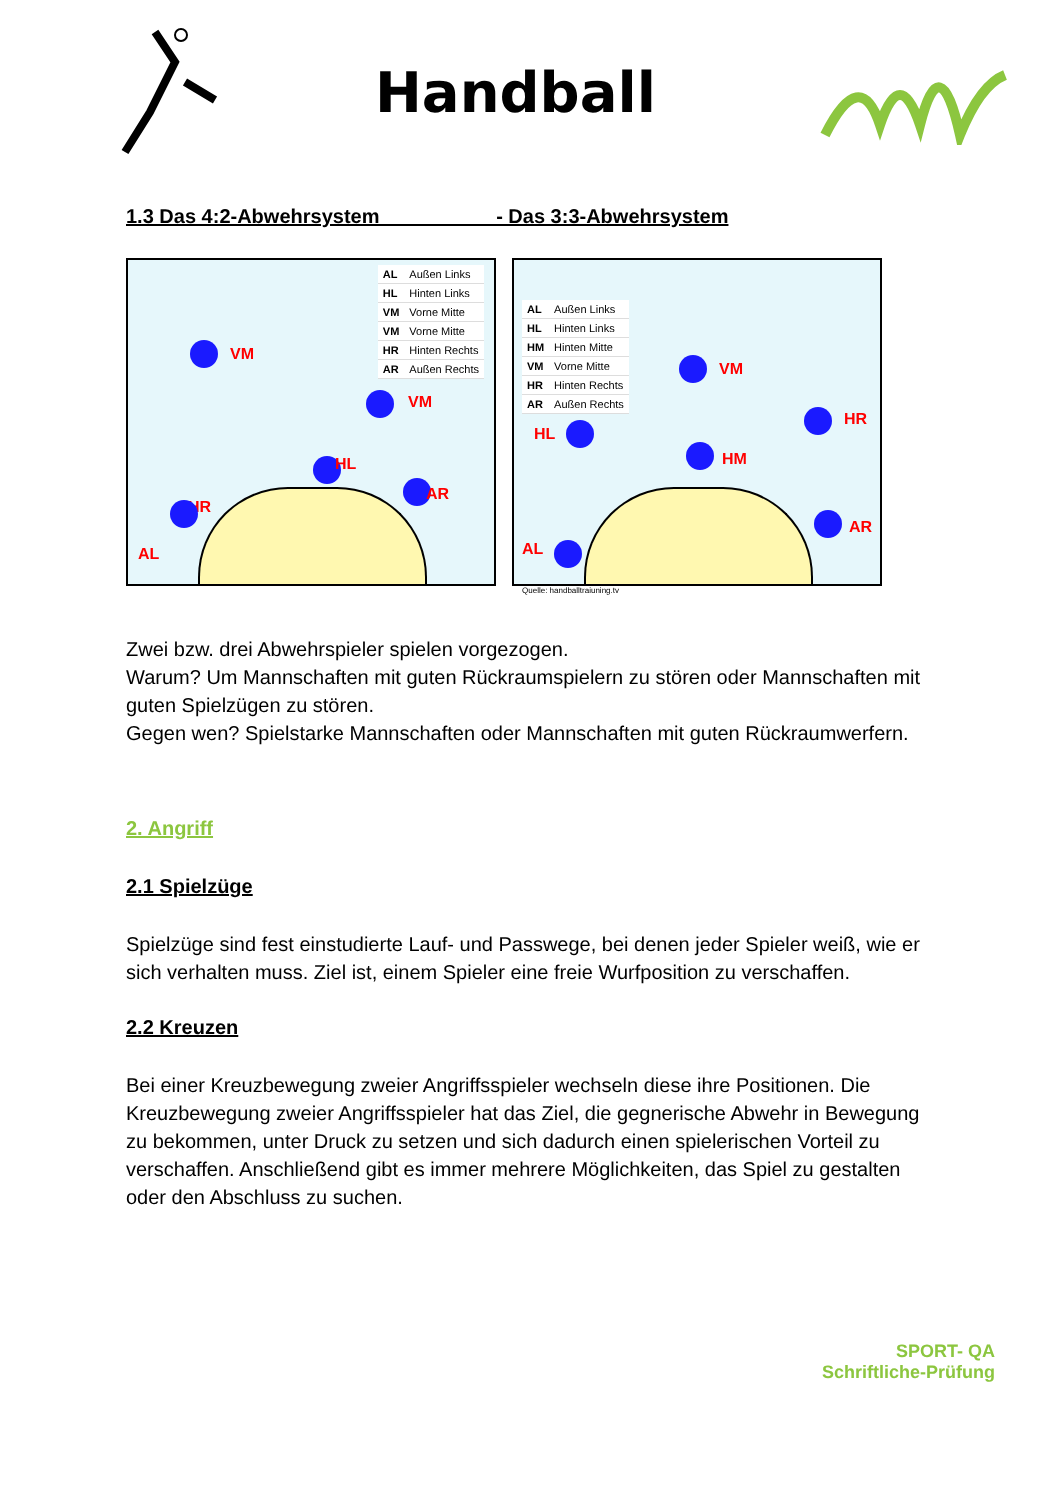Handball
1.3 Das 4:2-Abwehrsystem - Das 3:3-Abwehrsystem
| AL | Außen Links |
| HL | Hinten Links |
| VM | Vorne Mitte |
| VM | Vorne Mitte |
| HR | Hinten Rechts |
| AR | Außen Rechts |
VM
VM
HL
HR
AR
AL
| AL | Außen Links |
| HL | Hinten Links |
| HM | Hinten Mitte |
| VM | Vorne Mitte |
| HR | Hinten Rechts |
| AR | Außen Rechts |
VM
HR
HL
HM
AR
AL
Quelle: handballtraiuning.tv
Zwei bzw. drei Abwehrspieler spielen vorgezogen.
Warum? Um Mannschaften mit guten Rückraumspielern zu stören oder Mannschaften mit guten Spielzügen zu stören.
Gegen wen? Spielstarke Mannschaften oder Mannschaften mit guten Rückraumwerfern.
2. Angriff
2.1 Spielzüge
Spielzüge sind fest einstudierte Lauf- und Passwege, bei denen jeder Spieler weiß, wie er sich verhalten muss. Ziel ist, einem Spieler eine freie Wurfposition zu verschaffen.
2.2 Kreuzen
Bei einer Kreuzbewegung zweier Angriffsspieler wechseln diese ihre Positionen. Die Kreuzbewegung zweier Angriffsspieler hat das Ziel, die gegnerische Abwehr in Bewegung zu bekommen, unter Druck zu setzen und sich dadurch einen spielerischen Vorteil zu verschaffen. Anschließend gibt es immer mehrere Möglichkeiten, das Spiel zu gestalten oder den Abschluss zu suchen.
SPORT- QA
Schriftliche-Prüfung